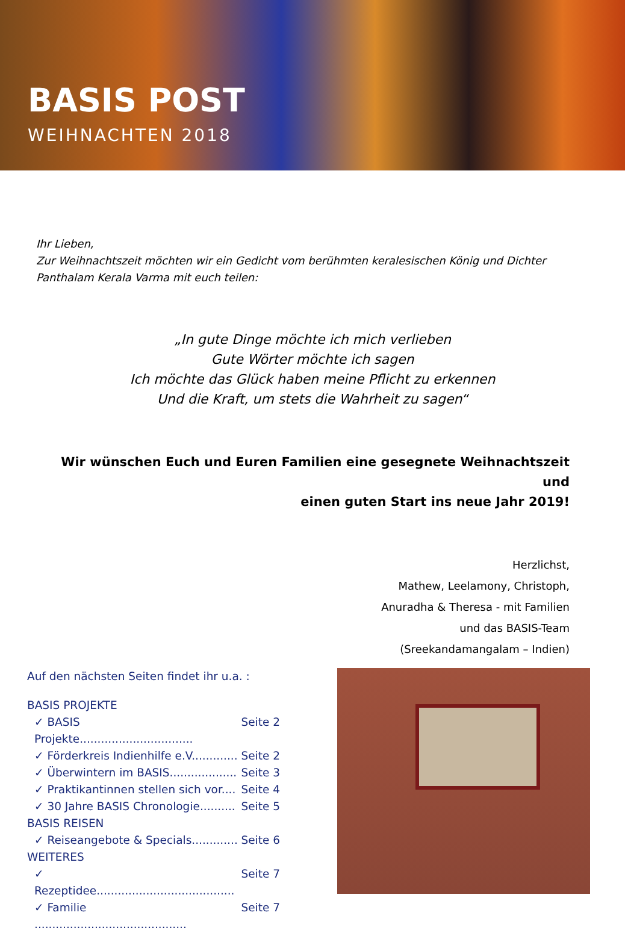BASIS POST
WEIHNACHTEN 2018
Ihr Lieben,
Zur Weihnachtszeit möchten wir ein Gedicht vom berühmten keralesischen König und Dichter
Panthalam Kerala Varma mit euch teilen:
„In gute Dinge möchte ich mich verlieben
Gute Wörter möchte ich sagen
Ich möchte das Glück haben meine Pflicht zu erkennen
Und die Kraft, um stets die Wahrheit zu sagen“
Wir wünschen Euch und Euren Familien eine gesegnete Weihnachtszeit und
einen guten Start ins neue Jahr 2019!
Herzlichst,
Mathew, Leelamony, Christoph,
Anuradha & Theresa - mit Familien
und das BASIS-Team
(Sreekandamangalam – Indien)
Auf den nächsten Seiten findet ihr u.a. :
BASIS PROJEKTE
✓ BASIS Projekte................................ Seite 2
✓ Förderkreis Indienhilfe e.V............. Seite 2
✓ Überwintern im BASIS................... Seite 3
✓ Praktikantinnen stellen sich vor.... Seite 4
✓ 30 Jahre BASIS Chronologie.......... Seite 5
BASIS REISEN
✓ Reiseangebote & Specials............. Seite 6
WEITERES
✓ Rezeptidee....................................... Seite 7
✓ Familie ........................................... Seite 7